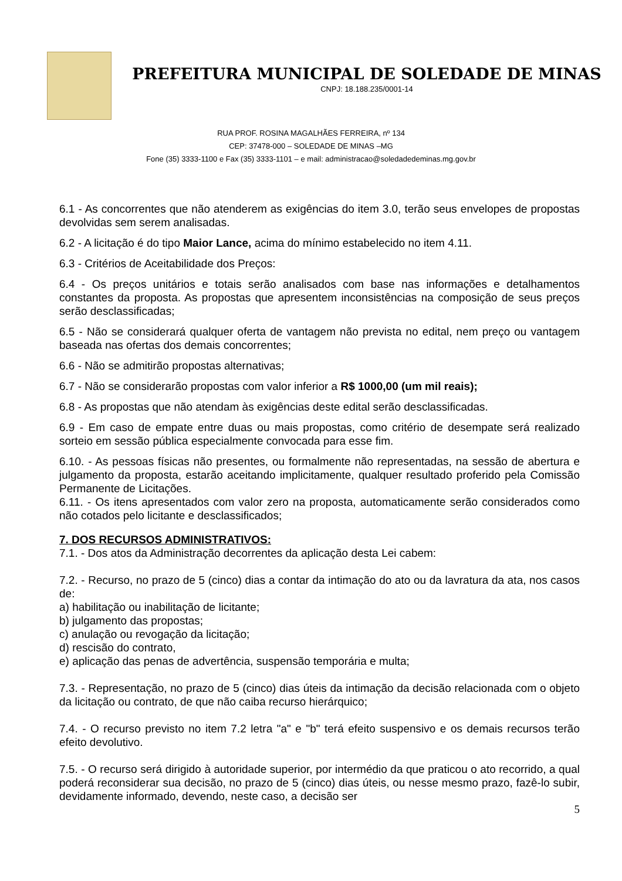PREFEITURA MUNICIPAL DE SOLEDADE DE MINAS
CNPJ: 18.188.235/0001-14
RUA PROF. ROSINA MAGALHÃES FERREIRA, nº 134
CEP: 37478-000 – SOLEDADE DE MINAS –MG
Fone (35) 3333-1100 e Fax (35) 3333-1101 – e mail: administracao@soledadedeminas.mg.gov.br
6.1 - As concorrentes que não atenderem as exigências do item 3.0, terão seus envelopes de propostas devolvidas sem serem analisadas.
6.2 - A licitação é do tipo Maior Lance, acima do mínimo estabelecido no item 4.11.
6.3 - Critérios de Aceitabilidade dos Preços:
6.4 - Os preços unitários e totais serão analisados com base nas informações e detalhamentos constantes da proposta. As propostas que apresentem inconsistências na composição de seus preços serão desclassificadas;
6.5 - Não se considerará qualquer oferta de vantagem não prevista no edital, nem preço ou vantagem baseada nas ofertas dos demais concorrentes;
6.6 - Não se admitirão propostas alternativas;
6.7 - Não se considerarão propostas com valor inferior a R$ 1000,00 (um mil reais);
6.8 - As propostas que não atendam às exigências deste edital serão desclassificadas.
6.9 - Em caso de empate entre duas ou mais propostas, como critério de desempate será realizado sorteio em sessão pública especialmente convocada para esse fim.
6.10. - As pessoas físicas não presentes, ou formalmente não representadas, na sessão de abertura e julgamento da proposta, estarão aceitando implicitamente, qualquer resultado proferido pela Comissão Permanente de Licitações.
6.11. - Os itens apresentados com valor zero na proposta, automaticamente serão considerados como não cotados pelo licitante e desclassificados;
7. DOS RECURSOS ADMINISTRATIVOS:
7.1. - Dos atos da Administração decorrentes da aplicação desta Lei cabem:
7.2. - Recurso, no prazo de 5 (cinco) dias a contar da intimação do ato ou da lavratura da ata, nos casos de:
a) habilitação ou inabilitação de licitante;
b) julgamento das propostas;
c) anulação ou revogação da licitação;
d) rescisão do contrato,
e) aplicação das penas de advertência, suspensão temporária e multa;
7.3. - Representação, no prazo de 5 (cinco) dias úteis da intimação da decisão relacionada com o objeto da licitação ou contrato, de que não caiba recurso hierárquico;
7.4. - O recurso previsto no item 7.2 letra "a" e "b" terá efeito suspensivo e os demais recursos terão efeito devolutivo.
7.5. - O recurso será dirigido à autoridade superior, por intermédio da que praticou o ato recorrido, a qual poderá reconsiderar sua decisão, no prazo de 5 (cinco) dias úteis, ou nesse mesmo prazo, fazê-lo subir, devidamente informado, devendo, neste caso, a decisão ser
5